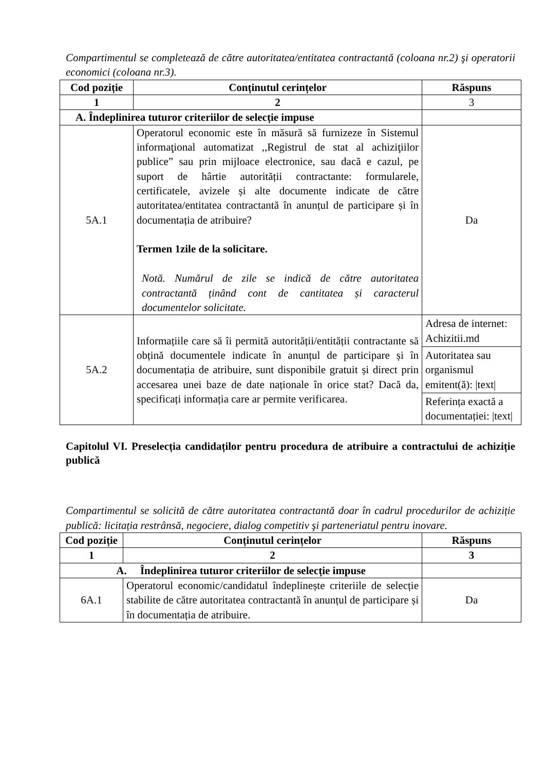Compartimentul se completează de către autoritatea/entitatea contractantă (coloana nr.2) şi operatorii economici (coloana nr.3).
| Cod poziție | Conținutul cerințelor | Răspuns |
| --- | --- | --- |
| 1 | 2 | 3 |
| A. Îndeplinirea tuturor criteriilor de selecție impuse | | |
| 5A.1 | Operatorul economic este în măsură să furnizeze în Sistemul informaţional automatizat ,,Registrul de stat al achiziţiilor publice” sau prin mijloace electronice, sau dacă e cazul, pe suport de hârtie autorității contractante: formularele, certificatele, avizele și alte documente indicate de către autoritatea/entitatea contractantă în anunțul de participare și în documentația de atribuire? Termen 1zile de la solicitare. Notă. Numărul de zile se indică de către autoritatea contractantă ținând cont de cantitatea și caracterul documentelor solicitate. | Da |
| 5A.2 | Informațiile care să îi permită autorității/entității contractante să obțină documentele indicate în anunțul de participare și în documentația de atribuire, sunt disponibile gratuit și direct prin accesarea unei baze de date naționale în orice stat? Dacă da, specificați informația care ar permite verificarea. | / Adresa de internet: Achizitii.md / / Autoritatea sau organismul emitent(ă): /text/ / / Referința exactă a documentației: /text/ / |
Capitolul VI. Preselecția candidaților pentru procedura de atribuire a contractului de achiziție publică
Compartimentul se solicită de către autoritatea contractantă doar în cadrul procedurilor de achiziție publică: licitația restrânsă, negociere, dialog competitiv şi parteneriatul pentru inovare.
| Cod poziție | Conținutul cerințelor | Răspuns |
| --- | --- | --- |
| 1 | 2 | 3 |
| A. Îndeplinirea tuturor criteriilor de selecție impuse | | |
| 6A.1 | Operatorul economic/candidatul îndeplinește criteriile de selecție stabilite de către autoritatea contractantă în anunțul de participare și în documentația de atribuire. | Da |